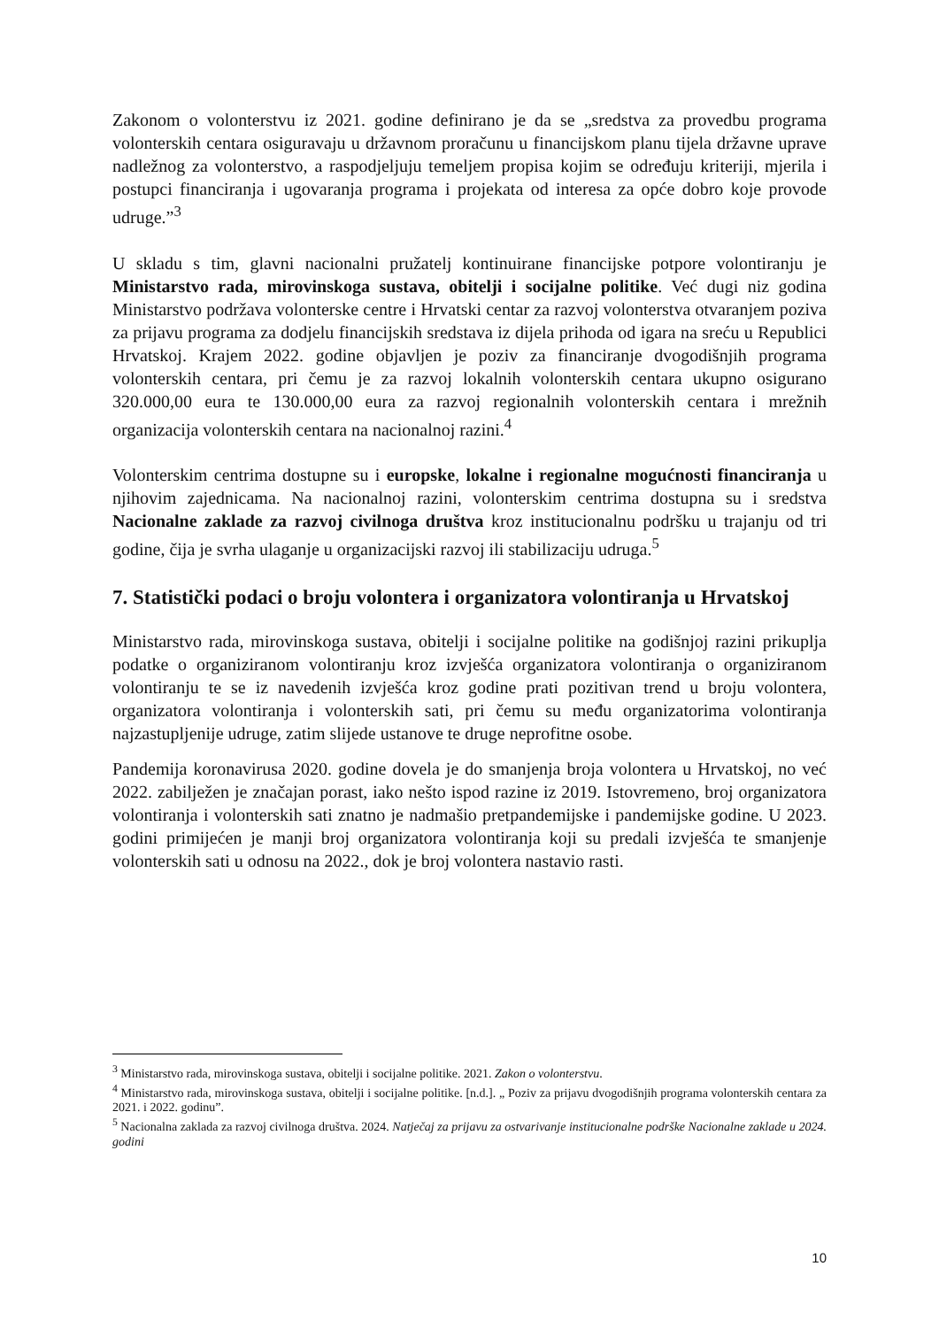Zakonom o volonterstvu iz 2021. godine definirano je da se „sredstva za provedbu programa volonterskih centara osiguravaju u državnom proračunu u financijskom planu tijela državne uprave nadležnog za volonterstvo, a raspodjeljuju temeljem propisa kojim se određuju kriteriji, mjerila i postupci financiranja i ugovaranja programa i projekata od interesa za opće dobro koje provode udruge.”<sup>3</sup>
U skladu s tim, glavni nacionalni pružatelj kontinuirane financijske potpore volontiranju je Ministarstvo rada, mirovinskoga sustava, obitelji i socijalne politike. Već dugi niz godina Ministarstvo podržava volonterske centre i Hrvatski centar za razvoj volonterstva otvaranjem poziva za prijavu programa za dodjelu financijskih sredstava iz dijela prihoda od igara na sreću u Republici Hrvatskoj. Krajem 2022. godine objavljen je poziv za financiranje dvogodišnjih programa volonterskih centara, pri čemu je za razvoj lokalnih volonterskih centara ukupno osigurano 320.000,00 eura te 130.000,00 eura za razvoj regionalnih volonterskih centara i mrežnih organizacija volonterskih centara na nacionalnoj razini.<sup>4</sup>
Volonterskim centrima dostupne su i europske, lokalne i regionalne mogućnosti financiranja u njihovim zajednicama. Na nacionalnoj razini, volonterskim centrima dostupna su i sredstva Nacionalne zaklade za razvoj civilnoga društva kroz institucionalnu podršku u trajanju od tri godine, čija je svrha ulaganje u organizacijski razvoj ili stabilizaciju udruga.<sup>5</sup>
7. Statistički podaci o broju volontera i organizatora volontiranja u Hrvatskoj
Ministarstvo rada, mirovinskoga sustava, obitelji i socijalne politike na godišnjoj razini prikuplja podatke o organiziranom volontiranju kroz izvješća organizatora volontiranja o organiziranom volontiranju te se iz navedenih izvješća kroz godine prati pozitivan trend u broju volontera, organizatora volontiranja i volonterskih sati, pri čemu su među organizatorima volontiranja najzastupljenije udruge, zatim slijede ustanove te druge neprofitne osobe.
Pandemija koronavirusa 2020. godine dovela je do smanjenja broja volontera u Hrvatskoj, no već 2022. zabilježen je značajan porast, iako nešto ispod razine iz 2019. Istovremeno, broj organizatora volontiranja i volonterskih sati znatno je nadmašio pretpandemijske i pandemijske godine. U 2023. godini primijećen je manji broj organizatora volontiranja koji su predali izvješća te smanjenje volonterskih sati u odnosu na 2022., dok je broj volontera nastavio rasti.
<sup>3</sup> Ministarstvo rada, mirovinskoga sustava, obitelji i socijalne politike. 2021. Zakon o volonterstvu.
<sup>4</sup> Ministarstvo rada, mirovinskoga sustava, obitelji i socijalne politike. [n.d.]. „ Poziv za prijavu dvogodišnjih programa volonterskih centara za 2021. i 2022. godinu”.
<sup>5</sup> Nacionalna zaklada za razvoj civilnoga društva. 2024. Natječaj za prijavu za ostvarivanje institucionalne podrške Nacionalne zaklade u 2024. godini
10